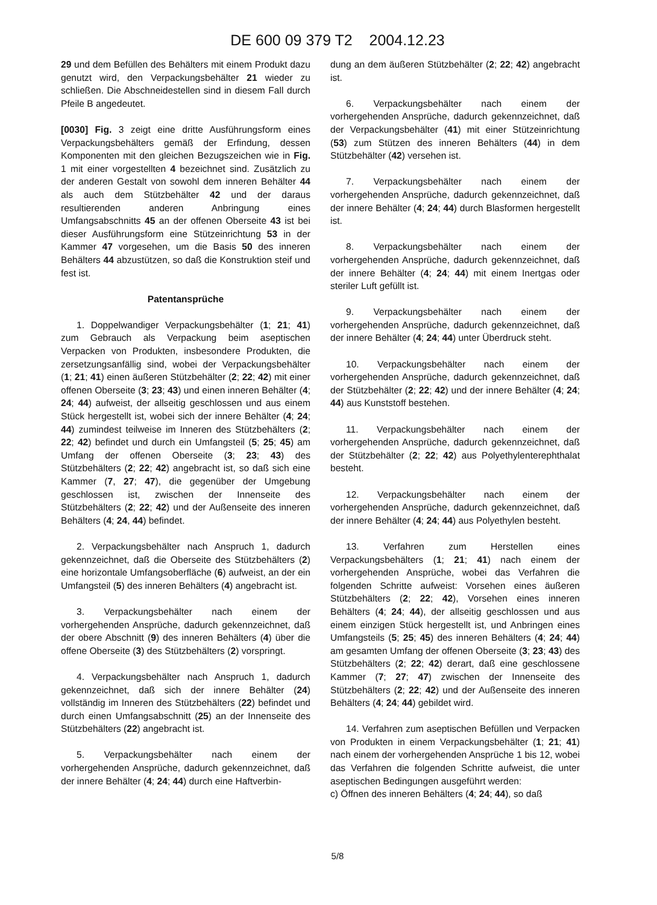DE 600 09 379 T2 2004.12.23
29 und dem Befüllen des Behälters mit einem Produkt dazu genutzt wird, den Verpackungsbehälter 21 wieder zu schließen. Die Abschneidestellen sind in diesem Fall durch Pfeile B angedeutet.
[0030] Fig. 3 zeigt eine dritte Ausführungsform eines Verpackungsbehälters gemäß der Erfindung, dessen Komponenten mit den gleichen Bezugszeichen wie in Fig. 1 mit einer vorgestellten 4 bezeichnet sind. Zusätzlich zu der anderen Gestalt von sowohl dem inneren Behälter 44 als auch dem Stützbehälter 42 und der daraus resultierenden anderen Anbringung eines Umfangsabschnitts 45 an der offenen Oberseite 43 ist bei dieser Ausführungsform eine Stützeinrichtung 53 in der Kammer 47 vorgesehen, um die Basis 50 des inneren Behälters 44 abzustützen, so daß die Konstruktion steif und fest ist.
Patentansprüche
1. Doppelwandiger Verpackungsbehälter (1; 21; 41) zum Gebrauch als Verpackung beim aseptischen Verpacken von Produkten, insbesondere Produkten, die zersetzungsanfällig sind, wobei der Verpackungsbehälter (1; 21; 41) einen äußeren Stützbehälter (2; 22; 42) mit einer offenen Oberseite (3; 23; 43) und einen inneren Behälter (4; 24; 44) aufweist, der allseitig geschlossen und aus einem Stück hergestellt ist, wobei sich der innere Behälter (4; 24; 44) zumindest teilweise im Inneren des Stützbehälters (2; 22; 42) befindet und durch ein Umfangsteil (5; 25; 45) am Umfang der offenen Oberseite (3; 23; 43) des Stützbehälters (2; 22; 42) angebracht ist, so daß sich eine Kammer (7, 27; 47), die gegenüber der Umgebung geschlossen ist, zwischen der Innenseite des Stützbehälters (2; 22; 42) und der Außenseite des inneren Behälters (4; 24, 44) befindet.
2. Verpackungsbehälter nach Anspruch 1, dadurch gekennzeichnet, daß die Oberseite des Stützbehälters (2) eine horizontale Umfangsoberfläche (6) aufweist, an der ein Umfangsteil (5) des inneren Behälters (4) angebracht ist.
3. Verpackungsbehälter nach einem der vorhergehenden Ansprüche, dadurch gekennzeichnet, daß der obere Abschnitt (9) des inneren Behälters (4) über die offene Oberseite (3) des Stützbehälters (2) vorspringt.
4. Verpackungsbehälter nach Anspruch 1, dadurch gekennzeichnet, daß sich der innere Behälter (24) vollständig im Inneren des Stützbehälters (22) befindet und durch einen Umfangsabschnitt (25) an der Innenseite des Stützbehälters (22) angebracht ist.
5. Verpackungsbehälter nach einem der vorhergehenden Ansprüche, dadurch gekennzeichnet, daß der innere Behälter (4; 24; 44) durch eine Haftverbin-
dung an dem äußeren Stützbehälter (2; 22; 42) angebracht ist.
6. Verpackungsbehälter nach einem der vorhergehenden Ansprüche, dadurch gekennzeichnet, daß der Verpackungsbehälter (41) mit einer Stützeinrichtung (53) zum Stützen des inneren Behälters (44) in dem Stützbehälter (42) versehen ist.
7. Verpackungsbehälter nach einem der vorhergehenden Ansprüche, dadurch gekennzeichnet, daß der innere Behälter (4; 24; 44) durch Blasformen hergestellt ist.
8. Verpackungsbehälter nach einem der vorhergehenden Ansprüche, dadurch gekennzeichnet, daß der innere Behälter (4; 24; 44) mit einem Inertgas oder steriler Luft gefüllt ist.
9. Verpackungsbehälter nach einem der vorhergehenden Ansprüche, dadurch gekennzeichnet, daß der innere Behälter (4; 24; 44) unter Überdruck steht.
10. Verpackungsbehälter nach einem der vorhergehenden Ansprüche, dadurch gekennzeichnet, daß der Stützbehälter (2; 22; 42) und der innere Behälter (4; 24; 44) aus Kunststoff bestehen.
11. Verpackungsbehälter nach einem der vorhergehenden Ansprüche, dadurch gekennzeichnet, daß der Stützbehälter (2; 22; 42) aus Polyethylenterephthalat besteht.
12. Verpackungsbehälter nach einem der vorhergehenden Ansprüche, dadurch gekennzeichnet, daß der innere Behälter (4; 24; 44) aus Polyethylen besteht.
13. Verfahren zum Herstellen eines Verpackungsbehälters (1; 21; 41) nach einem der vorhergehenden Ansprüche, wobei das Verfahren die folgenden Schritte aufweist: Vorsehen eines äußeren Stützbehälters (2; 22; 42), Vorsehen eines inneren Behälters (4; 24; 44), der allseitig geschlossen und aus einem einzigen Stück hergestellt ist, und Anbringen eines Umfangsteils (5; 25; 45) des inneren Behälters (4; 24; 44) am gesamten Umfang der offenen Oberseite (3; 23; 43) des Stützbehälters (2; 22; 42) derart, daß eine geschlossene Kammer (7; 27; 47) zwischen der Innenseite des Stützbehälters (2; 22; 42) und der Außenseite des inneren Behälters (4; 24; 44) gebildet wird.
14. Verfahren zum aseptischen Befüllen und Verpacken von Produkten in einem Verpackungsbehälter (1; 21; 41) nach einem der vorhergehenden Ansprüche 1 bis 12, wobei das Verfahren die folgenden Schritte aufweist, die unter aseptischen Bedingungen ausgeführt werden:
c) Öffnen des inneren Behälters (4; 24; 44), so daß
5/8